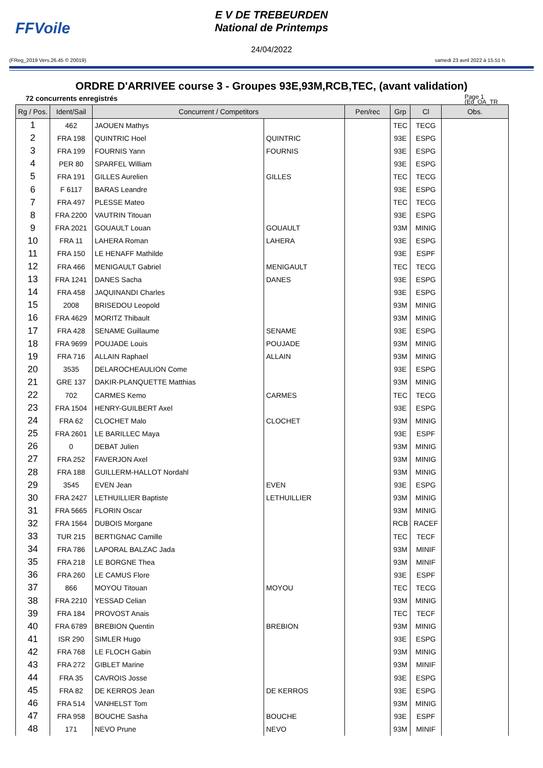FFVoile
E V DE TREBEURDEN
National de Printemps
24/04/2022
(FReg_2019 Vers.26.45 © 20019) samedi 23 avril 2022 à 15.51 h.
ORDRE D'ARRIVEE course 3 - Groupes 93E,93M,RCB,TEC, (avant validation)
72 concurrents enregistrés Page 1
(Ed_OA_TR
| Rg / Pos. | Ident/Sail | Concurrent / Competitors | | Pen/rec | Grp | Cl | Obs. |
| --- | --- | --- | --- | --- | --- | --- | --- |
| 1 | 462 | JAOUEN Mathys | | | TEC | TECG | |
| 2 | FRA 198 | QUINTRIC Hoel | QUINTRIC | | 93E | ESPG | |
| 3 | FRA 199 | FOURNIS Yann | FOURNIS | | 93E | ESPG | |
| 4 | PER 80 | SPARFEL William | | | 93E | ESPG | |
| 5 | FRA 191 | GILLES Aurelien | GILLES | | TEC | TECG | |
| 6 | F 6117 | BARAS Leandre | | | 93E | ESPG | |
| 7 | FRA 497 | PLESSE Mateo | | | TEC | TECG | |
| 8 | FRA 2200 | VAUTRIN Titouan | | | 93E | ESPG | |
| 9 | FRA 2021 | GOUAULT Louan | GOUAULT | | 93M | MINIG | |
| 10 | FRA 11 | LAHERA Roman | LAHERA | | 93E | ESPG | |
| 11 | FRA 150 | LE HENAFF Mathilde | | | 93E | ESPF | |
| 12 | FRA 466 | MENIGAULT Gabriel | MENIGAULT | | TEC | TECG | |
| 13 | FRA 1241 | DANES Sacha | DANES | | 93E | ESPG | |
| 14 | FRA 458 | JAQUINANDI Charles | | | 93E | ESPG | |
| 15 | 2008 | BRISEDOU Leopold | | | 93M | MINIG | |
| 16 | FRA 4629 | MORITZ Thibault | | | 93M | MINIG | |
| 17 | FRA 428 | SENAME Guillaume | SENAME | | 93E | ESPG | |
| 18 | FRA 9699 | POUJADE Louis | POUJADE | | 93M | MINIG | |
| 19 | FRA 716 | ALLAIN Raphael | ALLAIN | | 93M | MINIG | |
| 20 | 3535 | DELAROCHEAULION Come | | | 93E | ESPG | |
| 21 | GRE 137 | DAKIR-PLANQUETTE Matthias | | | 93M | MINIG | |
| 22 | 702 | CARMES Kemo | CARMES | | TEC | TECG | |
| 23 | FRA 1504 | HENRY-GUILBERT Axel | | | 93E | ESPG | |
| 24 | FRA 62 | CLOCHET Malo | CLOCHET | | 93M | MINIG | |
| 25 | FRA 2601 | LE BARILLEC Maya | | | 93E | ESPF | |
| 26 | 0 | DEBAT Julien | | | 93M | MINIG | |
| 27 | FRA 252 | FAVERJON Axel | | | 93M | MINIG | |
| 28 | FRA 188 | GUILLERM-HALLOT Nordahl | | | 93M | MINIG | |
| 29 | 3545 | EVEN Jean | EVEN | | 93E | ESPG | |
| 30 | FRA 2427 | LETHUILLIER Baptiste | LETHUILLIER | | 93M | MINIG | |
| 31 | FRA 5665 | FLORIN Oscar | | | 93M | MINIG | |
| 32 | FRA 1564 | DUBOIS Morgane | | | RCB | RACEF | |
| 33 | TUR 215 | BERTIGNAC Camille | | | TEC | TECF | |
| 34 | FRA 786 | LAPORAL BALZAC Jada | | | 93M | MINIF | |
| 35 | FRA 218 | LE BORGNE Thea | | | 93M | MINIF | |
| 36 | FRA 260 | LE CAMUS Flore | | | 93E | ESPF | |
| 37 | 866 | MOYOU Titouan | MOYOU | | TEC | TECG | |
| 38 | FRA 2210 | YESSAD Celian | | | 93M | MINIG | |
| 39 | FRA 184 | PROVOST Anais | | | TEC | TECF | |
| 40 | FRA 6789 | BREBION Quentin | BREBION | | 93M | MINIG | |
| 41 | ISR 290 | SIMLER Hugo | | | 93E | ESPG | |
| 42 | FRA 768 | LE FLOCH Gabin | | | 93M | MINIG | |
| 43 | FRA 272 | GIBLET Marine | | | 93M | MINIF | |
| 44 | FRA 35 | CAVROIS Josse | | | 93E | ESPG | |
| 45 | FRA 82 | DE KERROS Jean | DE KERROS | | 93E | ESPG | |
| 46 | FRA 514 | VANHELST Tom | | | 93M | MINIG | |
| 47 | FRA 958 | BOUCHE Sasha | BOUCHE | | 93E | ESPF | |
| 48 | 171 | NEVO Prune | NEVO | | 93M | MINIF | |